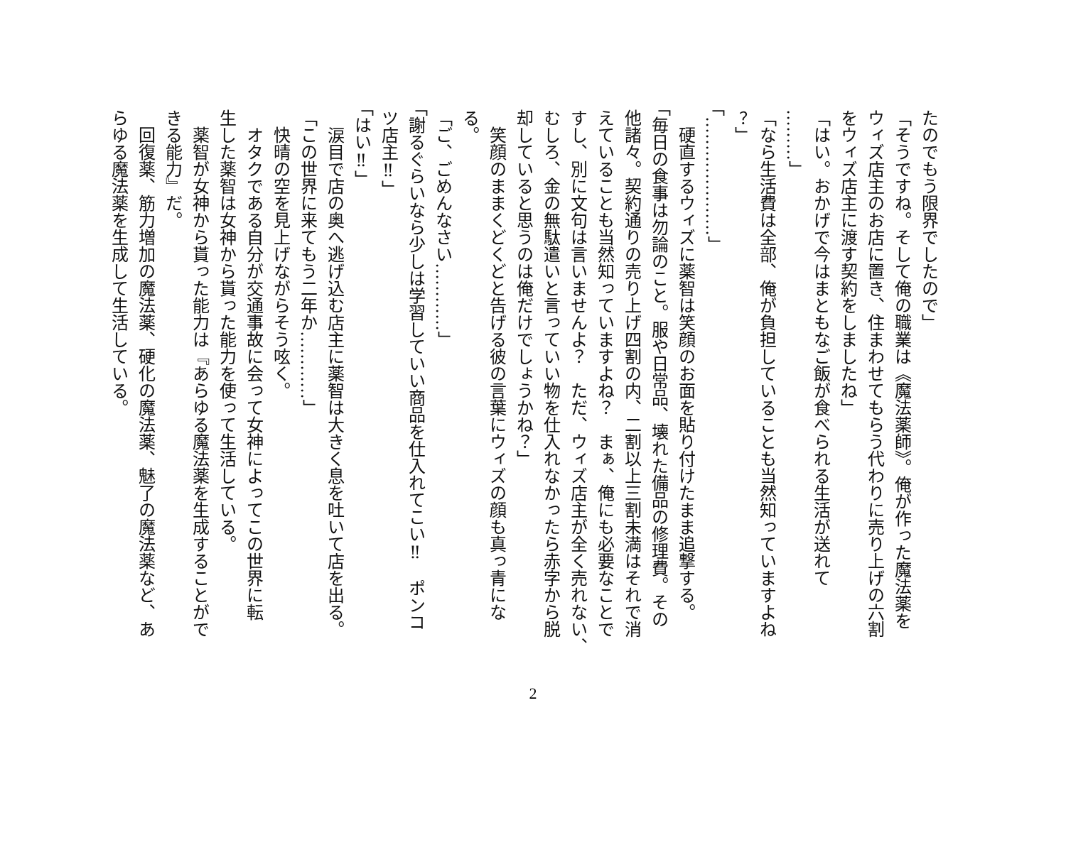たのでもう限界でしたので」
「そうですね。そして俺の職業は《魔法薬師》。俺が作った魔法薬を
ウィズ店主のお店に置き、住まわせてもらう代わりに売り上げの六割
をウィズ店主に渡す契約をしましたね」
「はい。おかげで今はまともなご飯が食べられる生活が送れて
………」
「なら生活費は全部、俺が負担していることも当然知っていますよね
？」
「…………………」
　硬直するウィズに薬智は笑顔のお面を貼り付けたまま追撃する。
「毎日の食事は勿論のこと。服や日常品、壊れた備品の修理費。その
他諸々。契約通りの売り上げ四割の内、二割以上三割未満はそれで消
えていることも当然知っていますよね？　まぁ、俺にも必要なことで
すし、別に文句は言いませんよ？　ただ、ウィズ店主が全く売れない、
むしろ、金の無駄遣いと言っていい物を仕入れなかったら赤字から脱
却していると思うのは俺だけでしょうかね？」
　笑顔のままくどくどと告げる彼の言葉にウィズの顔も真っ青にな
る。
「ご、ごめんなさい…………」
「謝るぐらいなら少しは学習していい商品を仕入れてこい‼　ポンコ
ツ店主‼」
「はい‼」
　涙目で店の奥へ逃げ込む店主に薬智は大きく息を吐いて店を出る。
「この世界に来てもう二年か…………」
　快晴の空を見上げながらそう呟く。
　オタクである自分が交通事故に会って女神によってこの世界に転
生した薬智は女神から貰った能力を使って生活している。
　薬智が女神から貰った能力は『あらゆる魔法薬を生成することがで
きる能力』だ。
　回復薬、筋力増加の魔法薬、硬化の魔法薬、魅了の魔法薬など、あ
らゆる魔法薬を生成して生活している。
2